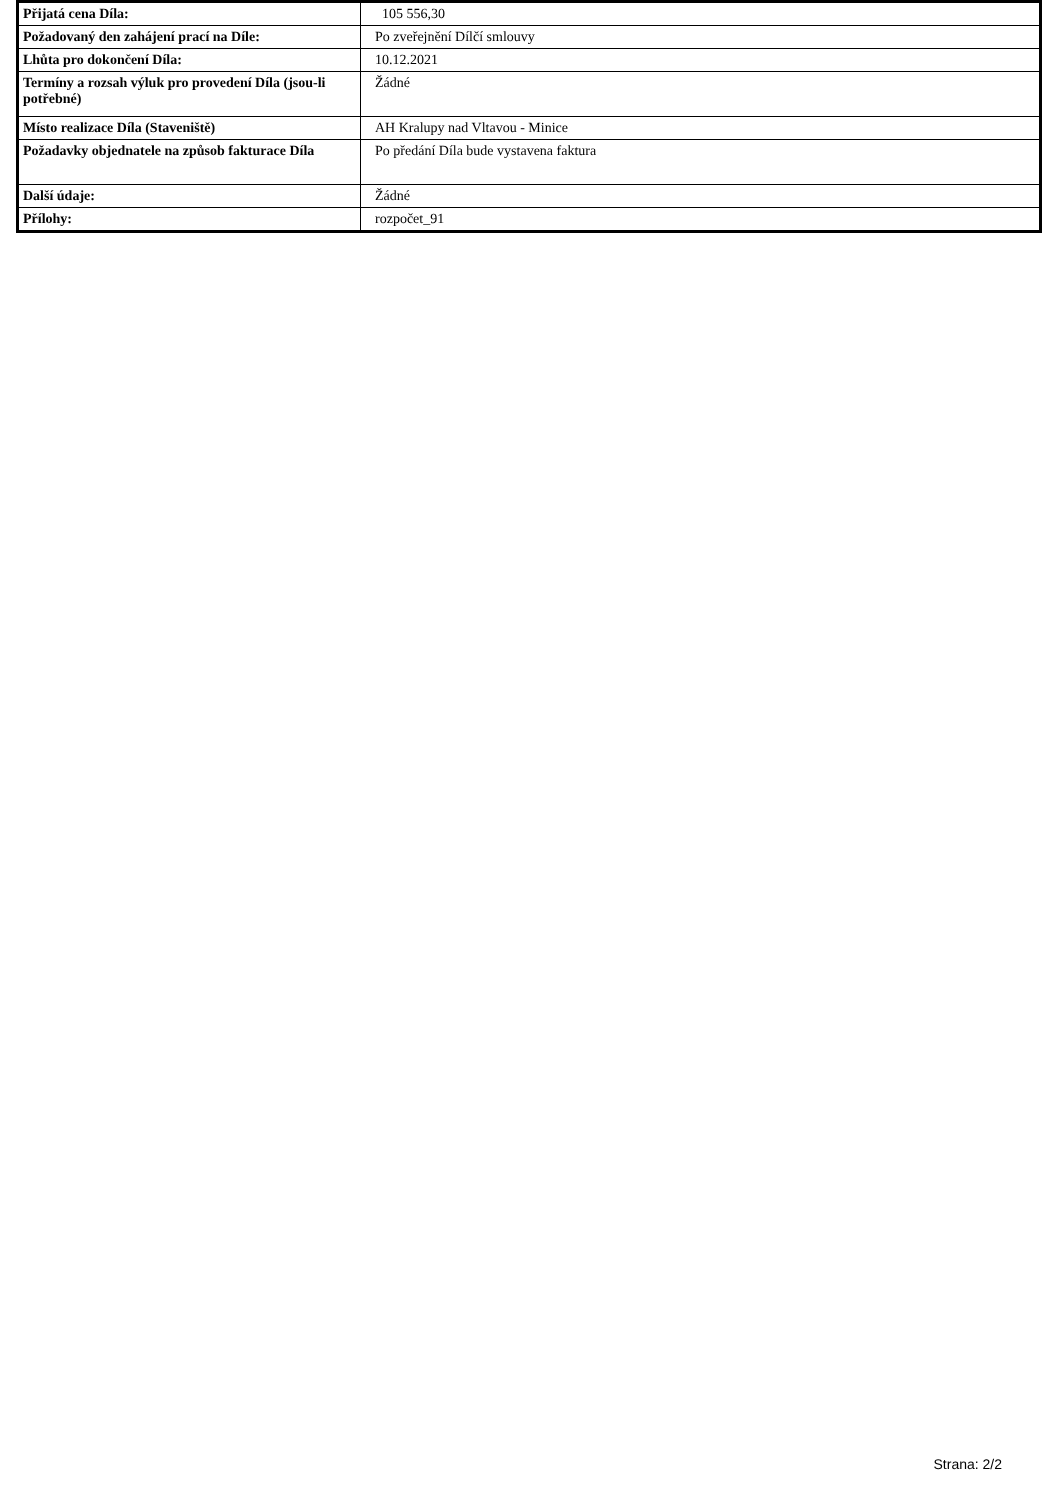| Přijatá cena Díla: | 105 556,30 |
| Požadovaný den zahájení prací na Díle: | Po zveřejnění Dílčí smlouvy |
| Lhůta pro dokončení Díla: | 10.12.2021 |
| Termíny a rozsah výluk pro provedení Díla (jsou-li potřebné) | Žádné |
| Místo realizace Díla (Staveniště) | AH Kralupy nad Vltavou - Minice |
| Požadavky objednatele na způsob fakturace Díla | Po předání Díla bude vystavena faktura |
| Další údaje: | Žádné |
| Přílohy: | rozpočet_91 |
Strana: 2/2